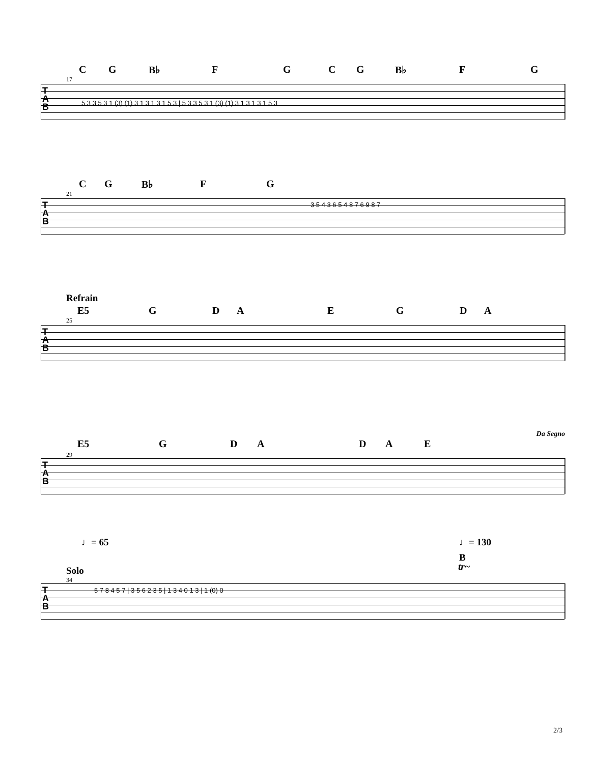C G B♭ F G C G B♭ F G
17
T
A
B
5 3 3 5 3 1 (3) (1) 3 1 3 1 3 1 5 3 | 5 3 3 5 3 1 (3) (1) 3 1 3 1 3 1 5 3
C G B♭ F G
21
T
A
B
3 5 4 3 6 5 4 8 7 6 9 8 7
Refrain
E5 G D A E G D A
25
T
A
B
Da Segno
E5 G D A D A E
29
T
A
B
♩= 65 ♩= 130
B
tr~
Solo
34
T
A
B
5 7 8 4 5 7 | 3 5 6 2 3 5 | 1 3 4 0 1 3 | 1 (0) 0
2/3